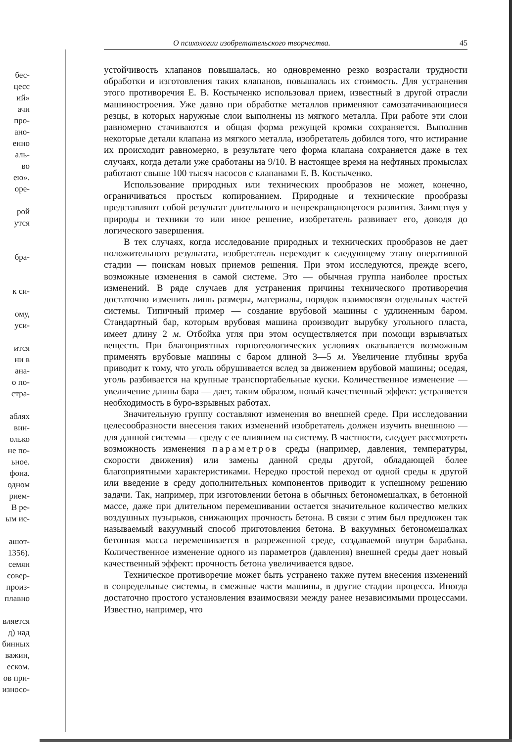бес-
цесс
ий»
ачи
про-
ано-
енно
аль-
во
ею».
оре-
рой
утся
бра-
к си-
ому,
уси-
ится
ни в
ана-
о по-
стра-
аблях
вин-
олько
не по-
ьное.
фона.
одном
рием-
В ре-
ым ис-
ашот-
1356).
семян
совер-
произ-
плавно
вляется
д) над
бинных
важин,
еском.
ов при-
износо-
О психологии изобретательского творчества. 45
устойчивость клапанов повышалась, но одновременно резко возрастали трудности обработки и изготовления таких клапанов, повышалась их стоимость. Для устранения этого противоречия Е. В. Костыченко использовал прием, известный в другой отрасли машиностроения. Уже давно при обработке металлов применяют самозатачивающиеся резцы, в которых наружные слои выполнены из мягкого металла. При работе эти слои равномерно стачиваются и общая форма режущей кромки сохраняется. Выполнив некоторые детали клапана из мягкого металла, изобретатель добился того, что истирание их происходит равномерно, в результате чего форма клапана сохраняется даже в тех случаях, когда детали уже сработаны на 9/10. В настоящее время на нефтяных промыслах работают свыше 100 тысяч насосов с клапанами Е. В. Костыченко.
Использование природных или технических прообразов не может, конечно, ограничиваться простым копированием. Природные и технические прообразы представляют собой результат длительного и непрекращающегося развития. Заимствуя у природы и техники то или иное решение, изобретатель развивает его, доводя до логического завершения.
В тех случаях, когда исследование природных и технических прообразов не дает положительного результата, изобретатель переходит к следующему этапу оперативной стадии — поискам новых приемов решения. При этом исследуются, прежде всего, возможные изменения в самой системе. Это — обычная группа наиболее простых изменений. В ряде случаев для устранения причины технического противоречия достаточно изменить лишь размеры, материалы, порядок взаимосвязи отдельных частей системы. Типичный пример — создание врубовой машины с удлиненным баром. Стандартный бар, которым врубовая машина производит вырубку угольного пласта, имеет длину 2 м. Отбойка угля при этом осуществляется при помощи взрывчатых веществ. При благоприятных горногеологических условиях оказывается возможным применять врубовые машины с баром длиной 3—5 м. Увеличение глубины вруба приводит к тому, что уголь обрушивается вслед за движением врубовой машины; оседая, уголь разбивается на крупные транспортабельные куски. Количественное изменение — увеличение длины бара — дает, таким образом, новый качественный эффект: устраняется необходимость в буро-взрывных работах.
Значительную группу составляют изменения во внешней среде. При исследовании целесообразности внесения таких изменений изобретатель должен изучить внешнюю — для данной системы — среду с ее влиянием на систему. В частности, следует рассмотреть возможность изменения параметров среды (например, давления, температуры, скорости движения) или замены данной среды другой, обладающей более благоприятными характеристиками. Нередко простой переход от одной среды к другой или введение в среду дополнительных компонентов приводит к успешному решению задачи. Так, например, при изготовлении бетона в обычных бетономешалках, в бетонной массе, даже при длительном перемешивании остается значительное количество мелких воздушных пузырьков, снижающих прочность бетона. В связи с этим был предложен так называемый вакуумный способ приготовления бетона. В вакуумных бетономешалках бетонная масса перемешивается в разреженной среде, создаваемой внутри барабана. Количественное изменение одного из параметров (давления) внешней среды дает новый качественный эффект: прочность бетона увеличивается вдвое.
Техническое противоречие может быть устранено также путем внесения изменений в сопредельные системы, в смежные части машины, в другие стадии процесса. Иногда достаточно простого установления взаимосвязи между ранее независимыми процессами. Известно, например, что